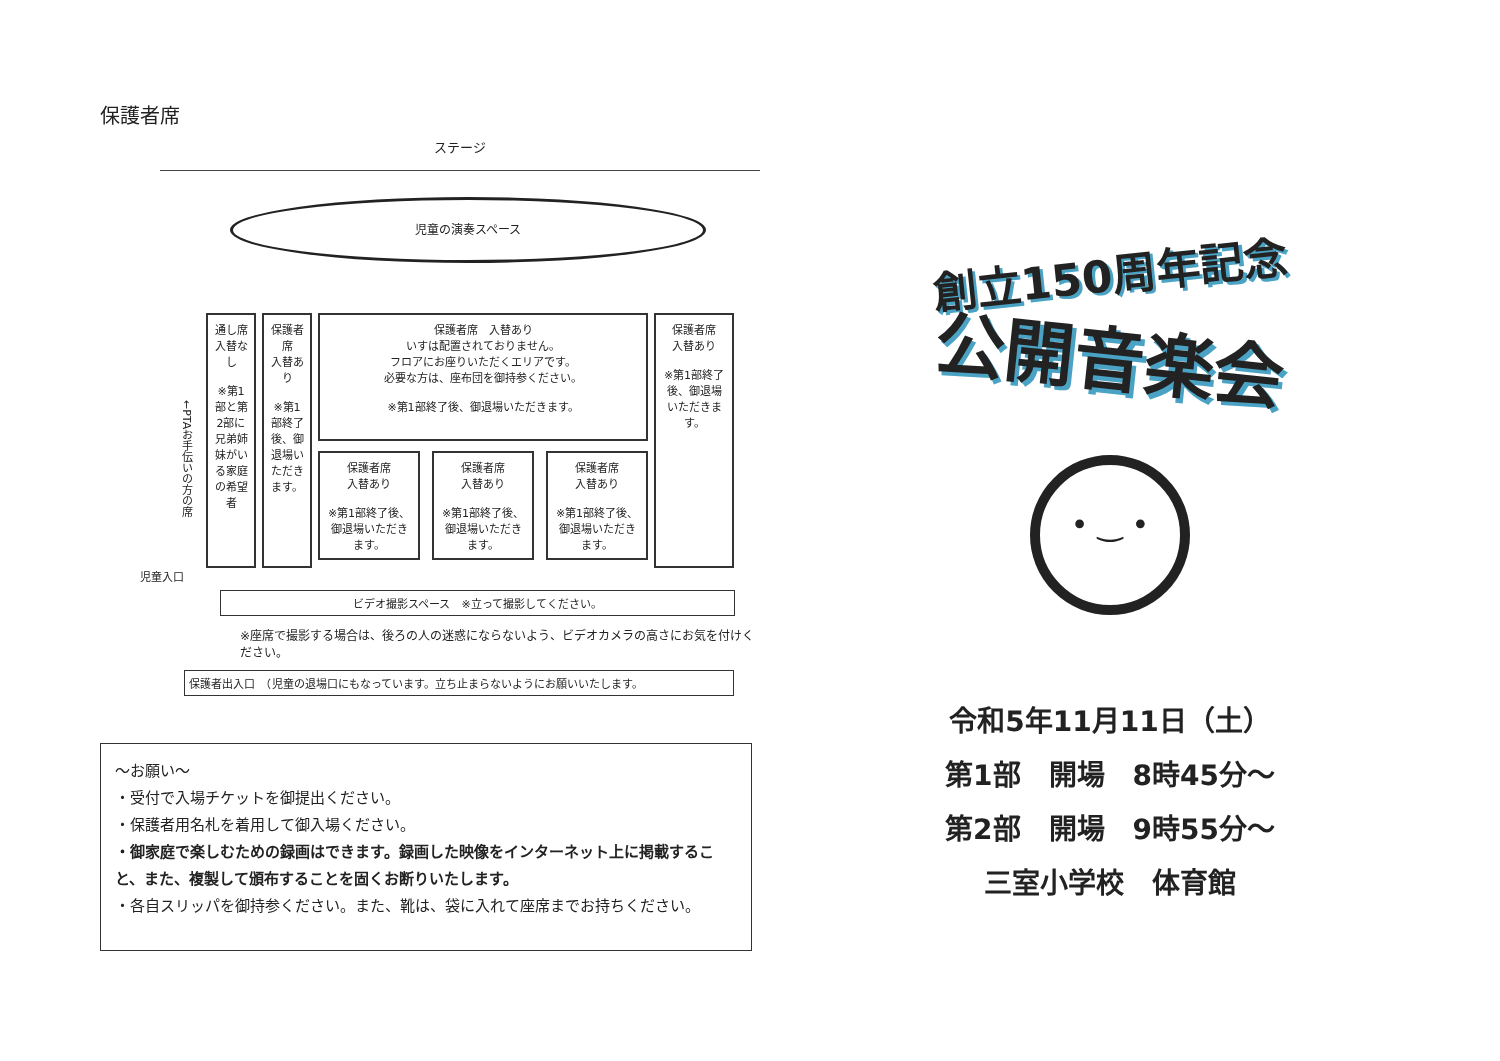保護者席
ステージ
児童の演奏スペース
←PTAお手伝いの方の席
通し席
入替なし
※第1部と第2部に兄弟姉妹がいる家庭の希望者
保護者席
入替あり
※第1部終了後、御退場いただきます。
保護者席　入替あり
いすは配置されておりません。
フロアにお座りいただくエリアです。
必要な方は、座布団を御持参ください。
※第1部終了後、御退場いただきます。
保護者席
入替あり
※第1部終了後、御退場いただきます。
保護者席
入替あり
※第1部終了後、御退場いただきます。
保護者席
入替あり
※第1部終了後、御退場いただきます。
保護者席
入替あり
※第1部終了後、御退場いただきます。
児童入口
ビデオ撮影スペース　※立って撮影してください。
※座席で撮影する場合は、後ろの人の迷惑にならないよう、ビデオカメラの高さにお気を付けください。
保護者出入口　（児童の退場口にもなっています。立ち止まらないようにお願いいたします。
～お願い～
・受付で入場チケットを御提出ください。
・保護者用名札を着用して御入場ください。
・御家庭で楽しむための録画はできます。録画した映像をインターネット上に掲載すること、また、複製して頒布することを固くお断りいたします。
・各自スリッパを御持参ください。また、靴は、袋に入れて座席までお持ちください。
創立150周年記念
公開音楽会
• ‿ •
令和5年11月11日（土）
第1部　開場　8時45分～
第2部　開場　9時55分～
三室小学校　体育館